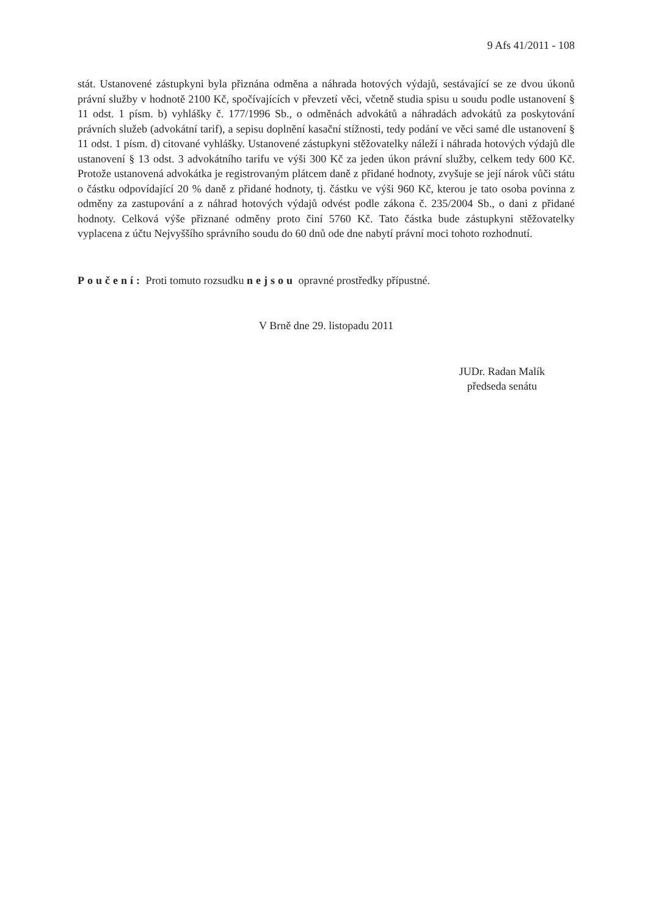9 Afs 41/2011 - 108
stát. Ustanovené zástupkyni byla přiznána odměna a náhrada hotových výdajů, sestávající se ze dvou úkonů právní služby v hodnotě 2100 Kč, spočívajících v převzetí věci, včetně studia spisu u soudu podle ustanovení § 11 odst. 1 písm. b) vyhlášky č. 177/1996 Sb., o odměnách advokátů a náhradách advokátů za poskytování právních služeb (advokátní tarif), a sepisu doplnění kasační stížnosti, tedy podání ve věci samé dle ustanovení § 11 odst. 1 písm. d) citované vyhlášky. Ustanovené zástupkyni stěžovatelky náleží i náhrada hotových výdajů dle ustanovení § 13 odst. 3 advokátního tarifu ve výši 300 Kč za jeden úkon právní služby, celkem tedy 600 Kč. Protože ustanovená advokátka je registrovaným plátcem daně z přidané hodnoty, zvyšuje se její nárok vůči státu o částku odpovídající 20 % daně z přidané hodnoty, tj. částku ve výši 960 Kč, kterou je tato osoba povinna z odměny za zastupování a z náhrad hotových výdajů odvést podle zákona č. 235/2004 Sb., o dani z přidané hodnoty. Celková výše přiznané odměny proto činí 5760 Kč. Tato částka bude zástupkyni stěžovatelky vyplacena z účtu Nejvyššího správního soudu do 60 dnů ode dne nabytí právní moci tohoto rozhodnutí.
Poučení: Proti tomuto rozsudku nejsou opravné prostředky přípustné.
V Brně dne 29. listopadu 2011
JUDr. Radan Malík
předseda senátu